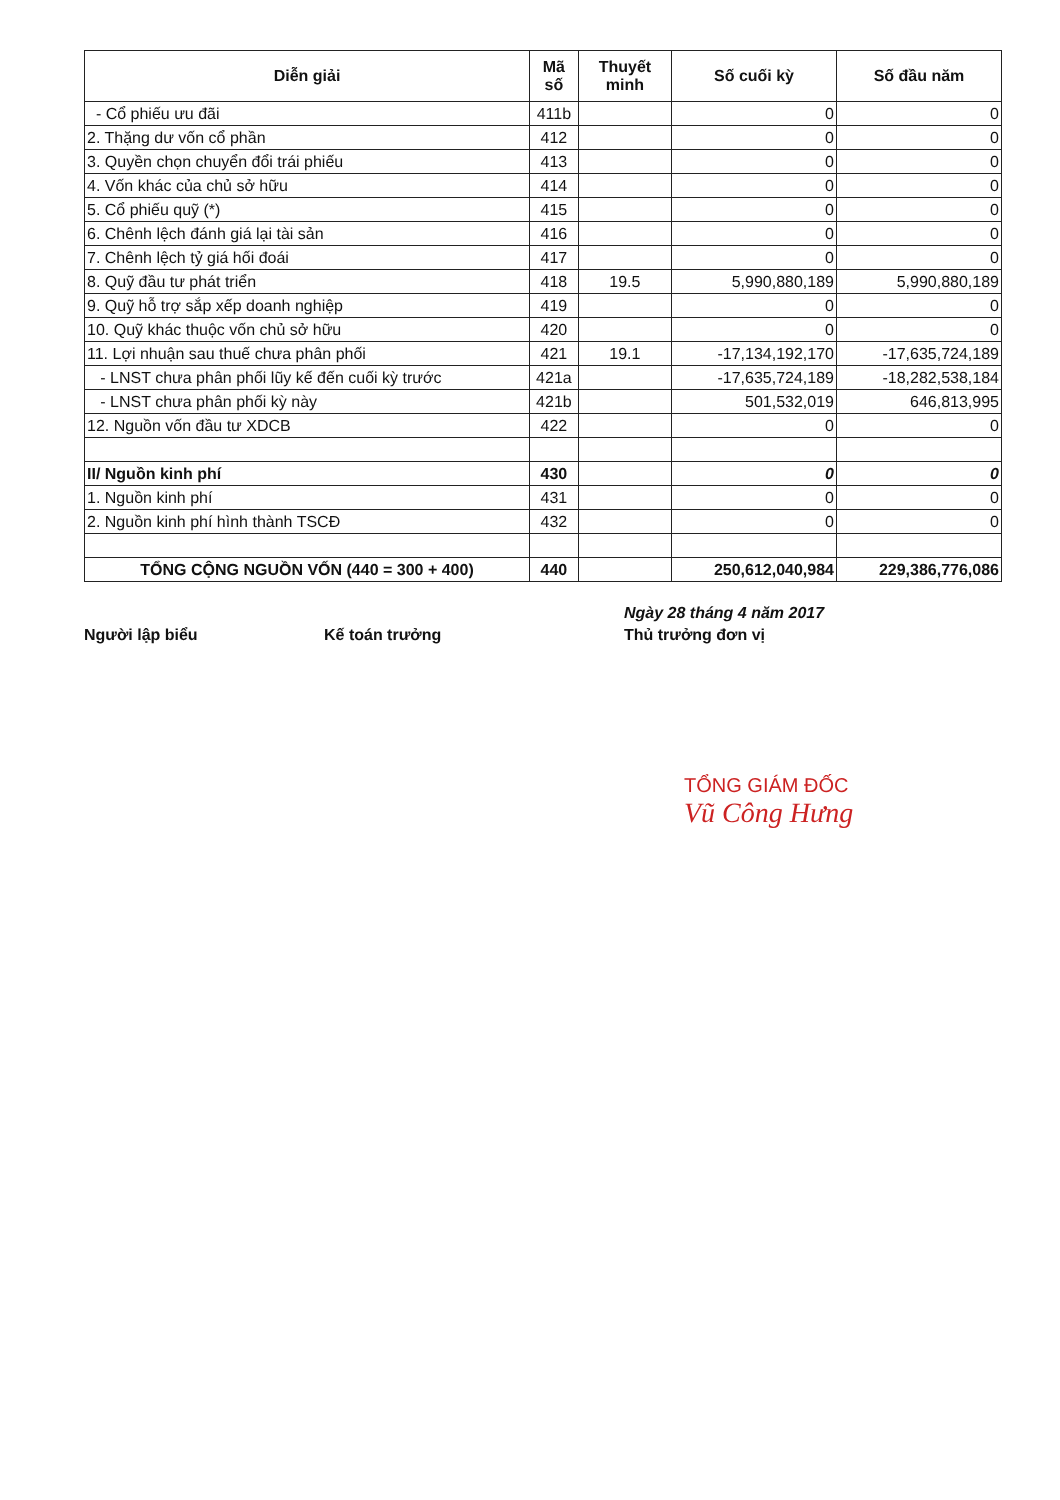| Diễn giải | Mã số | Thuyết minh | Số cuối kỳ | Số đầu năm |
| --- | --- | --- | --- | --- |
| - Cổ phiếu ưu đãi | 411b | | 0 | 0 |
| 2. Thặng dư vốn cổ phần | 412 | | 0 | 0 |
| 3. Quyền chọn chuyển đổi trái phiếu | 413 | | 0 | 0 |
| 4. Vốn khác của chủ sở hữu | 414 | | 0 | 0 |
| 5. Cổ phiếu quỹ (*) | 415 | | 0 | 0 |
| 6. Chênh lệch đánh giá lại tài sản | 416 | | 0 | 0 |
| 7. Chênh lệch tỷ giá hối đoái | 417 | | 0 | 0 |
| 8. Quỹ đầu tư phát triển | 418 | 19.5 | 5,990,880,189 | 5,990,880,189 |
| 9. Quỹ hỗ trợ sắp xếp doanh nghiệp | 419 | | 0 | 0 |
| 10. Quỹ khác thuộc vốn chủ sở hữu | 420 | | 0 | 0 |
| 11. Lợi nhuận sau thuế chưa phân phối | 421 | 19.1 | -17,134,192,170 | -17,635,724,189 |
| - LNST chưa phân phối lũy kế đến cuối kỳ trước | 421a | | -17,635,724,189 | -18,282,538,184 |
| - LNST chưa phân phối kỳ này | 421b | | 501,532,019 | 646,813,995 |
| 12. Nguồn vốn đầu tư XDCB | 422 | | 0 | 0 |
| II/ Nguồn kinh phí | 430 | | 0 | 0 |
| 1. Nguồn kinh phí | 431 | | 0 | 0 |
| 2. Nguồn kinh phí hình thành TSCĐ | 432 | | 0 | 0 |
| TỔNG CỘNG NGUỒN VỐN (440 = 300 + 400) | 440 | | 250,612,040,984 | 229,386,776,086 |
Ngày 28 tháng 4 năm 2017
Người lập biểu Kế toán trưởng Thủ trưởng đơn vị
TỔNG GIÁM ĐỐC
Vũ Công Hưng